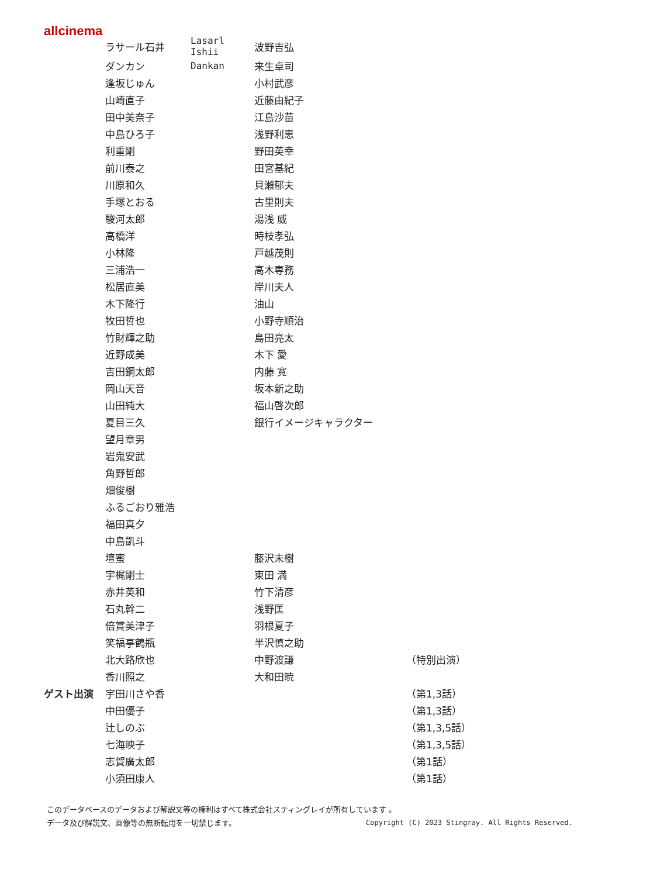allcinema
| | ラサール石井 | Lasarl Ishii | 波野吉弘 | |
| | ダンカン | Dankan | 来生卓司 | |
| | 逢坂じゅん | | 小村武彦 | |
| | 山崎直子 | | 近藤由紀子 | |
| | 田中美奈子 | | 江島沙苗 | |
| | 中島ひろ子 | | 浅野利恵 | |
| | 利重剛 | | 野田英幸 | |
| | 前川泰之 | | 田宮基紀 | |
| | 川原和久 | | 貝瀬郁夫 | |
| | 手塚とおる | | 古里則夫 | |
| | 駿河太郎 | | 湯浅 威 | |
| | 高橋洋 | | 時枝孝弘 | |
| | 小林隆 | | 戸越茂則 | |
| | 三浦浩一 | | 高木専務 | |
| | 松居直美 | | 岸川夫人 | |
| | 木下隆行 | | 油山 | |
| | 牧田哲也 | | 小野寺順治 | |
| | 竹財輝之助 | | 島田亮太 | |
| | 近野成美 | | 木下 愛 | |
| | 吉田鋼太郎 | | 内藤 寛 | |
| | 岡山天音 | | 坂本新之助 | |
| | 山田純大 | | 福山啓次郎 | |
| | 夏目三久 | | 銀行イメージキャラクター | |
| | 望月章男 | | | |
| | 岩鬼安武 | | | |
| | 角野哲郎 | | | |
| | 畑俊樹 | | | |
| | ふるごおり雅浩 | | | |
| | 福田真夕 | | | |
| | 中島凱斗 | | | |
| | 壇蜜 | | 藤沢未樹 | |
| | 宇梶剛士 | | 東田 満 | |
| | 赤井英和 | | 竹下清彦 | |
| | 石丸幹二 | | 浅野匡 | |
| | 倍賞美津子 | | 羽根夏子 | |
| | 笑福亭鶴瓶 | | 半沢慎之助 | |
| | 北大路欣也 | | 中野渡謙 | （特別出演） |
| | 香川照之 | | 大和田暁 | |
| ゲスト出演 | 宇田川さや香 | | | （第1,3話） |
| | 中田優子 | | | （第1,3話） |
| | 辻しのぶ | | | （第1,3,5話） |
| | 七海映子 | | | （第1,3,5話） |
| | 志賀廣太郎 | | | （第1話） |
| | 小須田康人 | | | （第1話） |
このデータベースのデータおよび解説文等の権利はすべて株式会社スティングレイが所有しています 。
データ及び解説文、画像等の無断転用を一切禁じます。 Copyright (C) 2023 Stingray. All Rights Reserved.